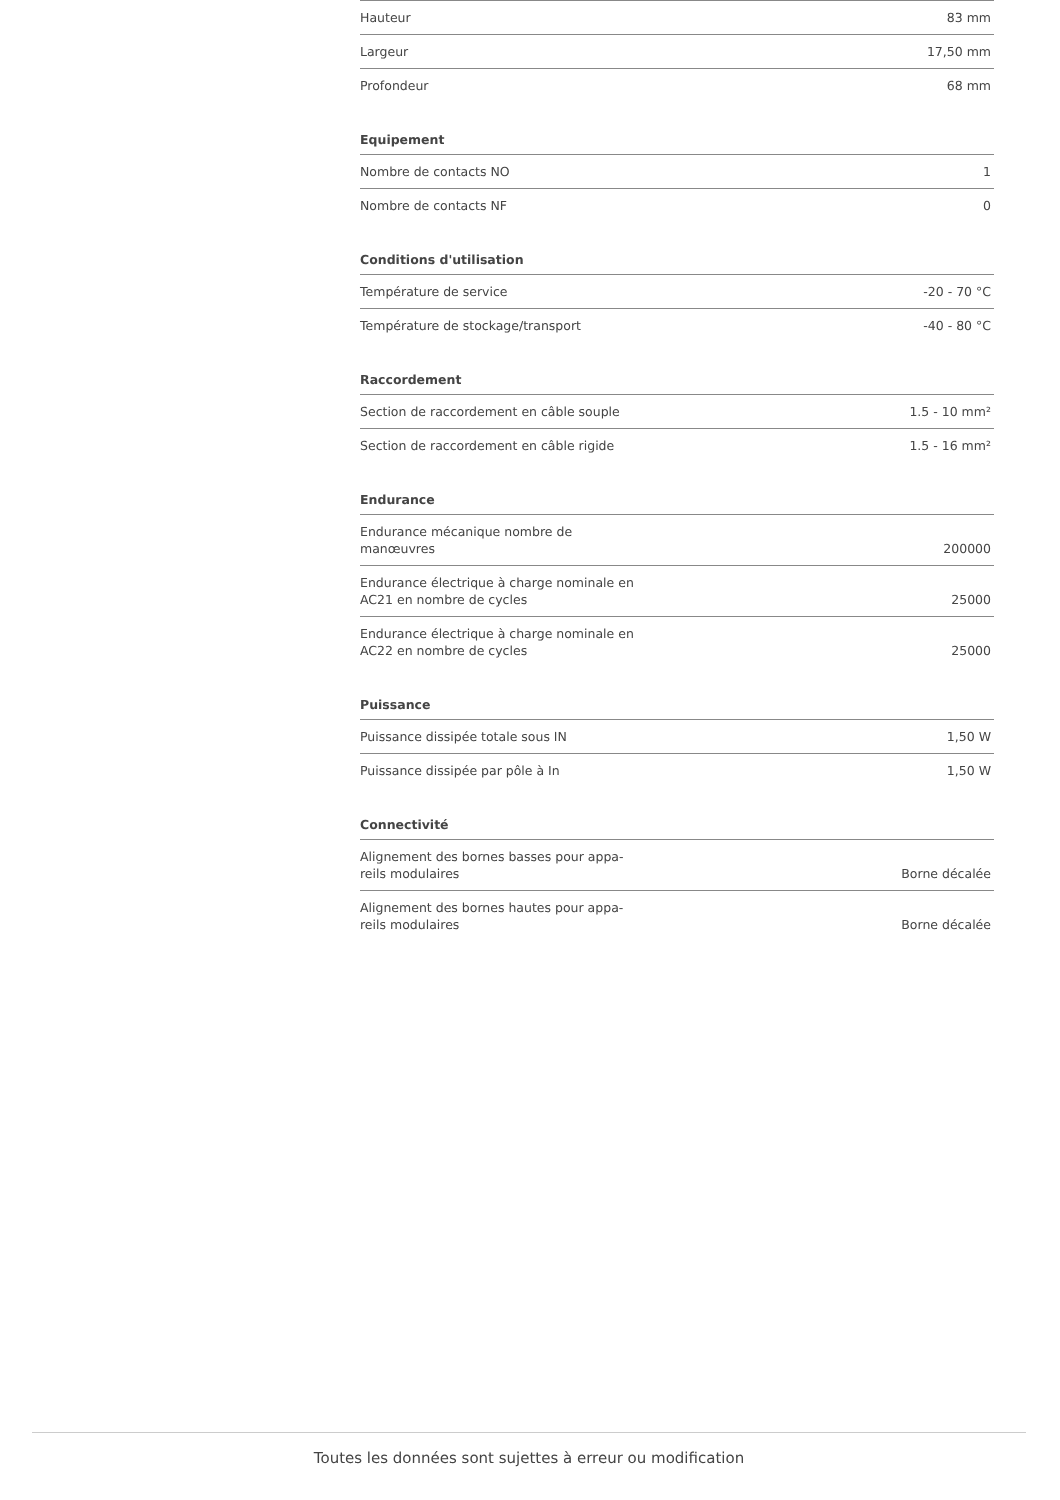| Hauteur | 83 mm |
| Largeur | 17,50 mm |
| Profondeur | 68 mm |
Equipement
| Nombre de contacts NO | 1 |
| Nombre de contacts NF | 0 |
Conditions d'utilisation
| Température de service | -20 - 70 °C |
| Température de stockage/transport | -40 - 80 °C |
Raccordement
| Section de raccordement en câble souple | 1.5 - 10 mm² |
| Section de raccordement en câble rigide | 1.5 - 16 mm² |
Endurance
| Endurance mécanique nombre de manœuvres | 200000 |
| Endurance électrique à charge nominale en AC21 en nombre de cycles | 25000 |
| Endurance électrique à charge nominale en AC22 en nombre de cycles | 25000 |
Puissance
| Puissance dissipée totale sous IN | 1,50 W |
| Puissance dissipée par pôle à In | 1,50 W |
Connectivité
| Alignement des bornes basses pour appa- reils modulaires | Borne décalée |
| Alignement des bornes hautes pour appa- reils modulaires | Borne décalée |
Toutes les données sont sujettes à erreur ou modification